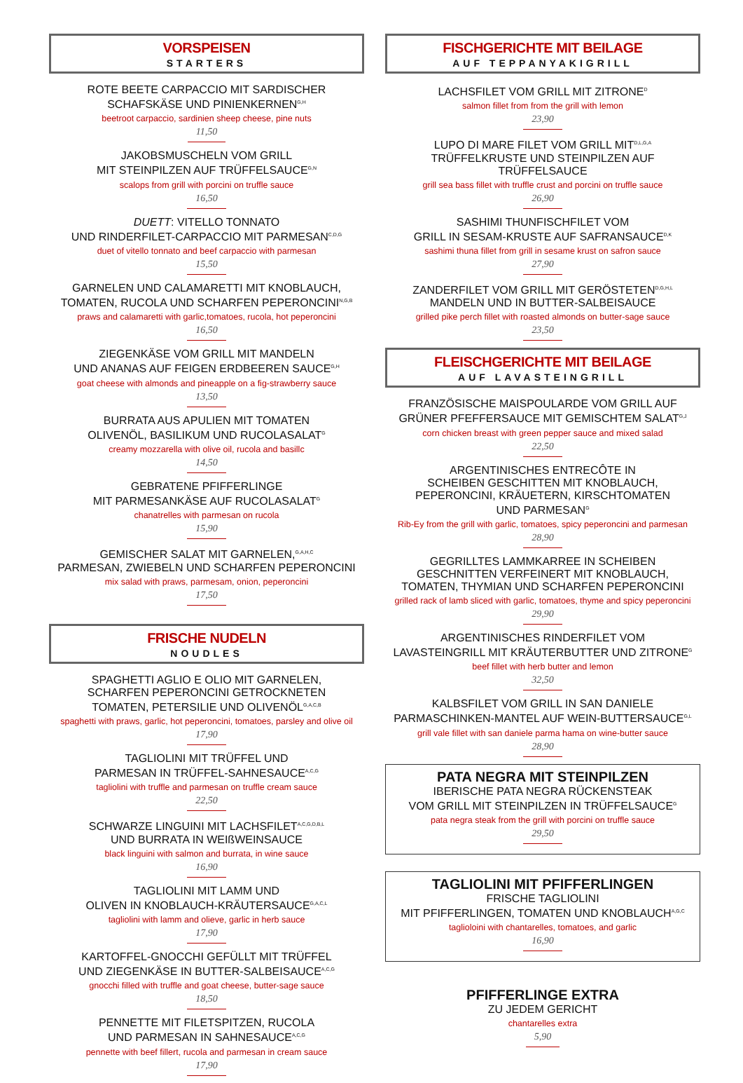VORSPEISEN
STARTERS
ROTE BEETE CARPACCIO MIT SARDISCHER
SCHAFSKÄSE UND PINIENKERNEN<sup>G,H</sup>
beetroot carpaccio, sardinien sheep cheese, pine nuts
11,50
JAKOBSMUSCHELN VOM GRILL
MIT STEINPILZEN AUF TRÜFFELSAUCE<sup>G,N</sup>
scalops from grill with porcini on truffle sauce
16,50
DUETT: VITELLO TONNATO
UND RINDERFILET-CARPACCIO MIT PARMESAN<sup>C,D,G</sup>
duet of vitello tonnato and beef carpaccio with parmesan
15,50
GARNELEN UND CALAMARETTI MIT KNOBLAUCH,
TOMATEN, RUCOLA UND SCHARFEN PEPERONCINI<sup>N,G,B</sup>
praws and calamaretti with garlic,tomatoes, rucola, hot peperoncini
16,50
ZIEGENKÄSE VOM GRILL MIT MANDELN
UND ANANAS AUF FEIGEN ERDBEEREN SAUCE<sup>G,H</sup>
goat cheese with almonds and pineapple on a fig-strawberry sauce
13,50
BURRATA AUS APULIEN MIT TOMATEN
OLIVENÖL, BASILIKUM UND RUCOLASALAT<sup>G</sup>
creamy mozzarella with olive oil, rucola and basillc
14,50
GEBRATENE PFIFFERLINGE
MIT PARMESANKÄSE AUF RUCOLASALAT<sup>G</sup>
chanatrelles with parmesan on rucola
15,90
GEMISCHER SALAT MIT GARNELEN,<sup>G,A,H,C</sup>
PARMESAN, ZWIEBELN UND SCHARFEN PEPERONCINI
mix salad with praws, parmesam, onion, peperoncini
17,50
FRISCHE NUDELN
NOUDLES
SPAGHETTI AGLIO E OLIO MIT GARNELEN,
SCHARFEN PEPERONCINI GETROCKNETEN
TOMATEN, PETERSILIE UND OLIVENÖL<sup>G,A,C,B</sup>
spaghetti with praws, garlic, hot peperoncini, tomatoes, parsley and olive oil
17,90
TAGLIOLINI MIT TRÜFFEL UND
PARMESAN IN TRÜFFEL-SAHNESAUCE<sup>A,C,G</sup>
tagliolini with truffle and parmesan on truffle cream sauce
22,50
SCHWARZE LINGUINI MIT LACHSFILET<sup>A,C,G,D,B,L</sup>
UND BURRATA IN WEIßWEINSAUCE
black linguini with salmon and burrata, in wine sauce
16,90
TAGLIOLINI MIT LAMM UND
OLIVEN IN KNOBLAUCH-KRÄUTERSAUCE<sup>G,A,C,L</sup>
tagliolini with lamm and olieve, garlic in herb sauce
17,90
KARTOFFEL-GNOCCHI GEFÜLLT MIT TRÜFFEL
UND ZIEGENKÄSE IN BUTTER-SALBEISAUCE<sup>A,C,G</sup>
gnocchi filled with truffle and goat cheese, butter-sage sauce
18,50
PENNETTE MIT FILETSPITZEN, RUCOLA
UND PARMESAN IN SAHNESAUCE<sup>A,C,G</sup>
pennette with beef fillert, rucola and parmesan in cream sauce
17,90
FISCHGERICHTE MIT BEILAGE
AUF TEPPANYAKIGRILL
LACHSFILET VOM GRILL MIT ZITRONE<sup>D</sup>
salmon fillet from from the grill with lemon
23,90
LUPO DI MARE FILET VOM GRILL MIT<sup>D,L,G,A</sup>
TRÜFFELKRUSTE UND STEINPILZEN AUF TRÜFFELSAUCE
grill sea bass fillet with truffle crust and porcini on truffle sauce
26,90
SASHIMI THUNFISCHFILET VOM
GRILL IN SESAM-KRUSTE AUF SAFRANSAUCE<sup>D,K</sup>
sashimi thuna fillet from grill in sesame krust on safron sauce
27,90
ZANDERFILET VOM GRILL MIT GERÖSTETEN<sup>D,G,H,L</sup>
MANDELN UND IN BUTTER-SALBEISAUCE
grilled pike perch fillet with roasted almonds on butter-sage sauce
23,50
FLEISCHGERICHTE MIT BEILAGE
AUF LAVASTEINGRILL
FRANZÖSISCHE MAISPOULARDE VOM GRILL AUF
GRÜNER PFEFFERSAUCE MIT GEMISCHTEM SALAT<sup>G,J</sup>
corn chicken breast with green pepper sauce and mixed salad
22,50
ARGENTINISCHES ENTRECÔTE IN
SCHEIBEN GESCHITTEN MIT KNOBLAUCH,
PEPERONCINI, KRÄUETERN, KIRSCHTOMATEN
UND PARMESAN<sup>G</sup>
Rib-Ey from the grill with garlic, tomatoes, spicy peperoncini and parmesan
28,90
GEGRILLTES LAMMKARREE IN SCHEIBEN
GESCHNITTEN VERFEINERT MIT KNOBLAUCH,
TOMATEN, THYMIAN UND SCHARFEN PEPERONCINI
grilled rack of lamb sliced with garlic, tomatoes, thyme and spicy peperoncini
29,90
ARGENTINISCHES RINDERFILET VOM
LAVASTEINGRILL MIT KRÄUTERBUTTER UND ZITRONE<sup>G</sup>
beef fillet with herb butter and lemon
32,50
KALBSFILET VOM GRILL IN SAN DANIELE
PARMASCHINKEN-MANTEL AUF WEIN-BUTTERSAUCE<sup>G,L</sup>
grill vale fillet with san daniele parma hama on wine-butter sauce
28,90
PATA NEGRA MIT STEINPILZEN
IBERISCHE PATA NEGRA RÜCKENSTEAK
VOM GRILL MIT STEINPILZEN IN TRÜFFELSAUCE<sup>G</sup>
pata negra steak from the grill with porcini on truffle sauce
29,50
TAGLIOLINI MIT PFIFFERLINGEN
FRISCHE TAGLIOLINI
MIT PFIFFERLINGEN, TOMATEN UND KNOBLAUCH<sup>A,G,C</sup>
taglioloini with chantarelles, tomatoes, and garlic
16,90
PFIFFERLINGE EXTRA
ZU JEDEM GERICHT
chantarelles extra
5,90